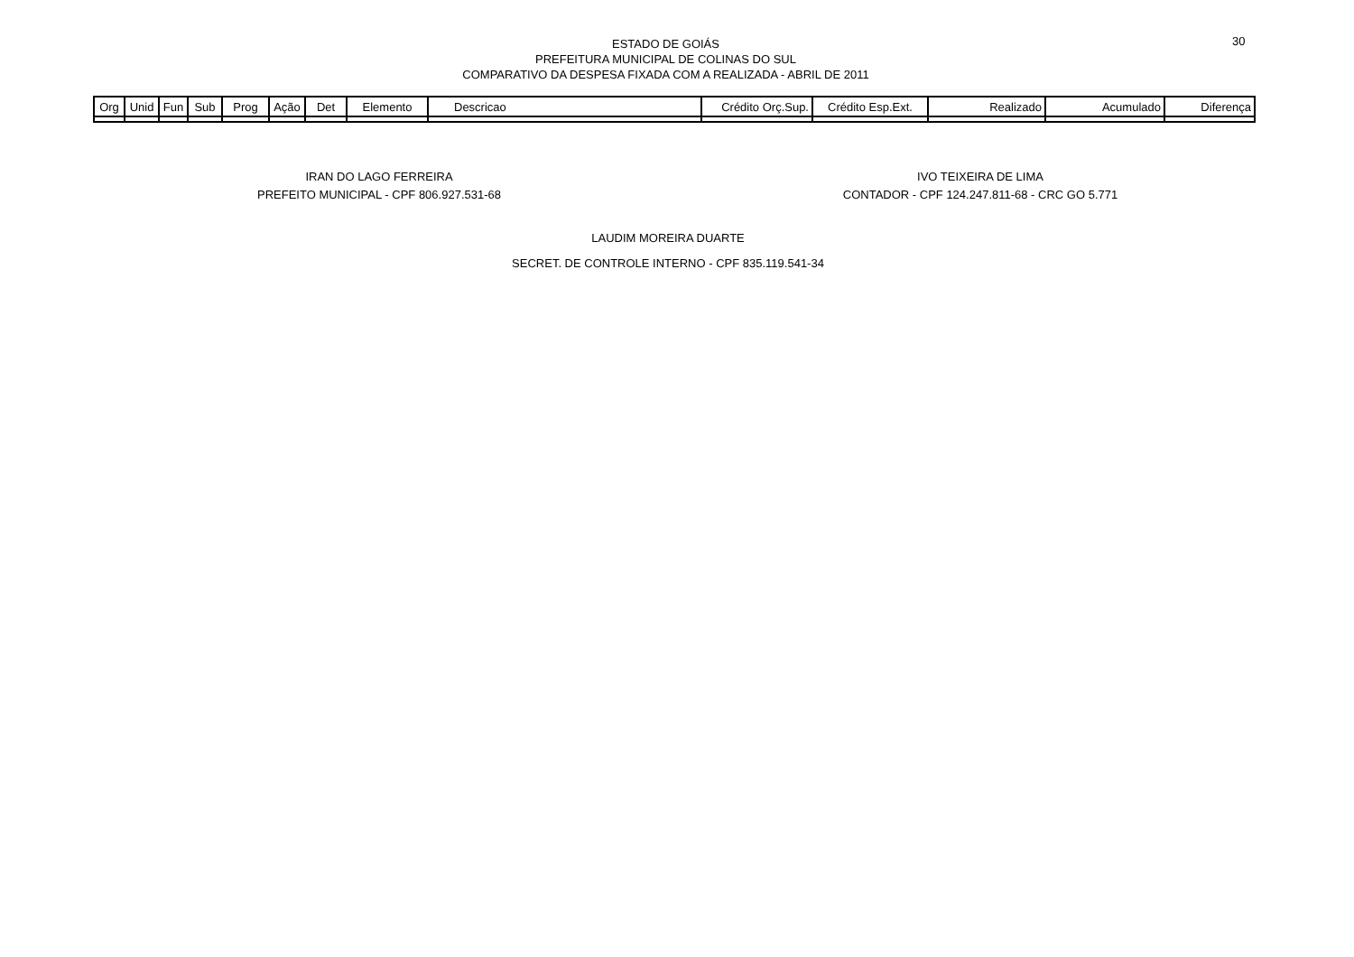ESTADO DE GOIÁS
PREFEITURA MUNICIPAL DE COLINAS DO SUL
COMPARATIVO DA DESPESA FIXADA COM A REALIZADA - ABRIL DE 2011
30
| Org | Unid | Fun | Sub | Prog | Ação | Det | Elemento | Descricao | Crédito Orç.Sup. | Crédito Esp.Ext. | Realizado | Acumulado | Diferença |
| --- | --- | --- | --- | --- | --- | --- | --- | --- | --- | --- | --- | --- | --- |
IRAN DO LAGO FERREIRA
PREFEITO MUNICIPAL - CPF 806.927.531-68
IVO TEIXEIRA DE LIMA
CONTADOR - CPF 124.247.811-68 - CRC GO 5.771
LAUDIM MOREIRA DUARTE
SECRET. DE CONTROLE INTERNO - CPF 835.119.541-34